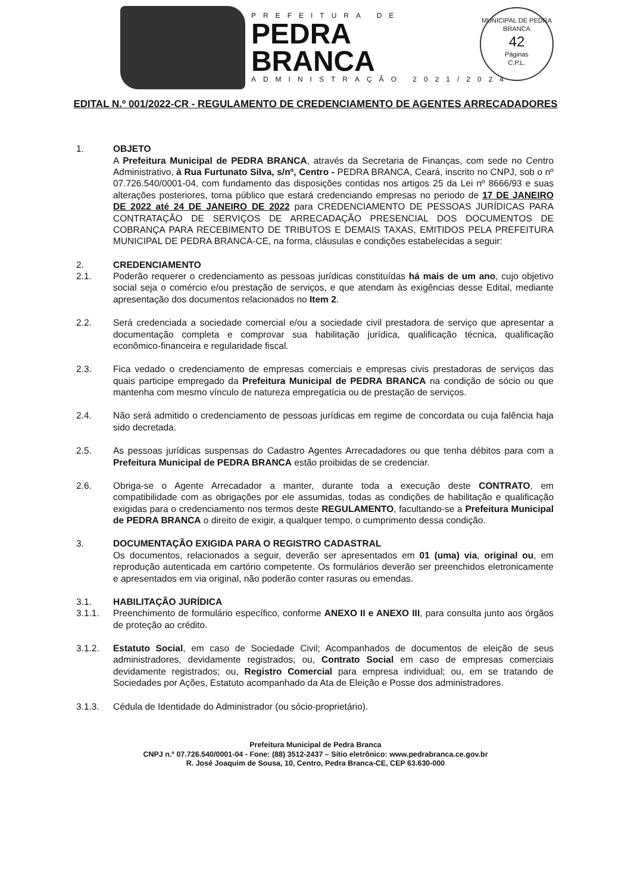PREFEITURA DE
PEDRA
BRANCA
ADMINISTRAÇÃO 2021/2024
MUNICIPAL DE PEDRA BRANCA
42
Páginas
C.P.L.
EDITAL N.º 001/2022-CR - REGULAMENTO DE CREDENCIAMENTO DE AGENTES ARRECADADORES
1. OBJETO
A Prefeitura Municipal de PEDRA BRANCA, através da Secretaria de Finanças, com sede no Centro Administrativo, à Rua Furtunato Silva, s/nº, Centro - PEDRA BRANCA, Ceará, inscrito no CNPJ, sob o nº 07.726.540/0001-04, com fundamento das disposições contidas nos artigos 25 da Lei nº 8666/93 e suas alterações posteriores, torna público que estará credenciando empresas no periodo de 17 DE JANEIRO DE 2022 até 24 DE JANEIRO DE 2022 para CREDENCIAMENTO DE PESSOAS JURÍDICAS PARA CONTRATAÇÃO DE SERVIÇOS DE ARRECADAÇÃO PRESENCIAL DOS DOCUMENTOS DE COBRANÇA PARA RECEBIMENTO DE TRIBUTOS E DEMAIS TAXAS, EMITIDOS PELA PREFEITURA MUNICIPAL DE PEDRA BRANCA-CE, na forma, cláusulas e condições estabelecidas a seguir:
2. CREDENCIAMENTO
2.1. Poderão requerer o credenciamento as pessoas jurídicas constituídas há mais de um ano, cujo objetivo social seja o comércio e/ou prestação de serviços, e que atendam às exigências desse Edital, mediante apresentação dos documentos relacionados no Item 2.
2.2. Será credenciada a sociedade comercial e/ou a sociedade civil prestadora de serviço que apresentar a documentação completa e comprovar sua habilitação jurídica, qualificação técnica, qualificação econômico-financeira e regularidade fiscal.
2.3. Fica vedado o credenciamento de empresas comerciais e empresas civis prestadoras de serviços das quais participe empregado da Prefeitura Municipal de PEDRA BRANCA na condição de sócio ou que mantenha com mesmo vínculo de natureza empregatícia ou de prestação de serviços.
2.4. Não será admitido o credenciamento de pessoas jurídicas em regime de concordata ou cuja falência haja sido decretada.
2.5. As pessoas jurídicas suspensas do Cadastro Agentes Arrecadadores ou que tenha débitos para com a Prefeitura Municipal de PEDRA BRANCA estão proibidas de se credenciar.
2.6. Obriga-se o Agente Arrecadador a manter, durante toda a execução deste CONTRATO, em compatibilidade com as obrigações por ele assumidas, todas as condições de habilitação e qualificação exigidas para o credenciamento nos termos deste REGULAMENTO, facultando-se a Prefeitura Municipal de PEDRA BRANCA o direito de exigir, a qualquer tempo, o cumprimento dessa condição.
3. DOCUMENTAÇÃO EXIGIDA PARA O REGISTRO CADASTRAL
Os documentos, relacionados a seguir, deverão ser apresentados em 01 (uma) via, original ou, em reprodução autenticada em cartório competente. Os formulários deverão ser preenchidos eletronicamente e apresentados em via original, não poderão conter rasuras ou emendas.
3.1. HABILITAÇÃO JURÍDICA
3.1.1. Preenchimento de formulário específico, conforme ANEXO II e ANEXO III, para consulta junto aos órgãos de proteção ao crédito.
3.1.2. Estatuto Social, em caso de Sociedade Civil; Acompanhados de documentos de eleição de seus administradores, devidamente registrados; ou, Contrato Social em caso de empresas comerciais devidamente registrados; ou, Registro Comercial para empresa individual; ou, em se tratando de Sociedades por Ações, Estatuto acompanhado da Ata de Eleição e Posse dos administradores.
3.1.3. Cédula de Identidade do Administrador (ou sócio-proprietário).
Prefeitura Municipal de Pedra Branca
CNPJ n.º 07.726.540/0001-04 - Fone: (88) 3512-2437 – Sítio eletrônico: www.pedrabranca.ce.gov.br
R. José Joaquim de Sousa, 10, Centro, Pedra Branca-CE, CEP 63.630-000